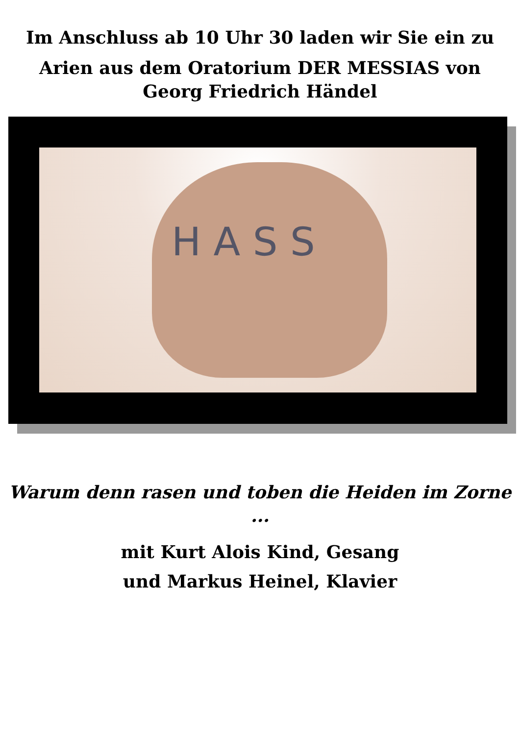Im Anschluss ab 10 Uhr 30 laden wir Sie ein zu
Arien aus dem Oratorium DER MESSIAS von
Georg Friedrich Händel
H A S S
Warum denn rasen und toben die Heiden im Zorne
...
mit Kurt Alois Kind, Gesang
und Markus Heinel, Klavier